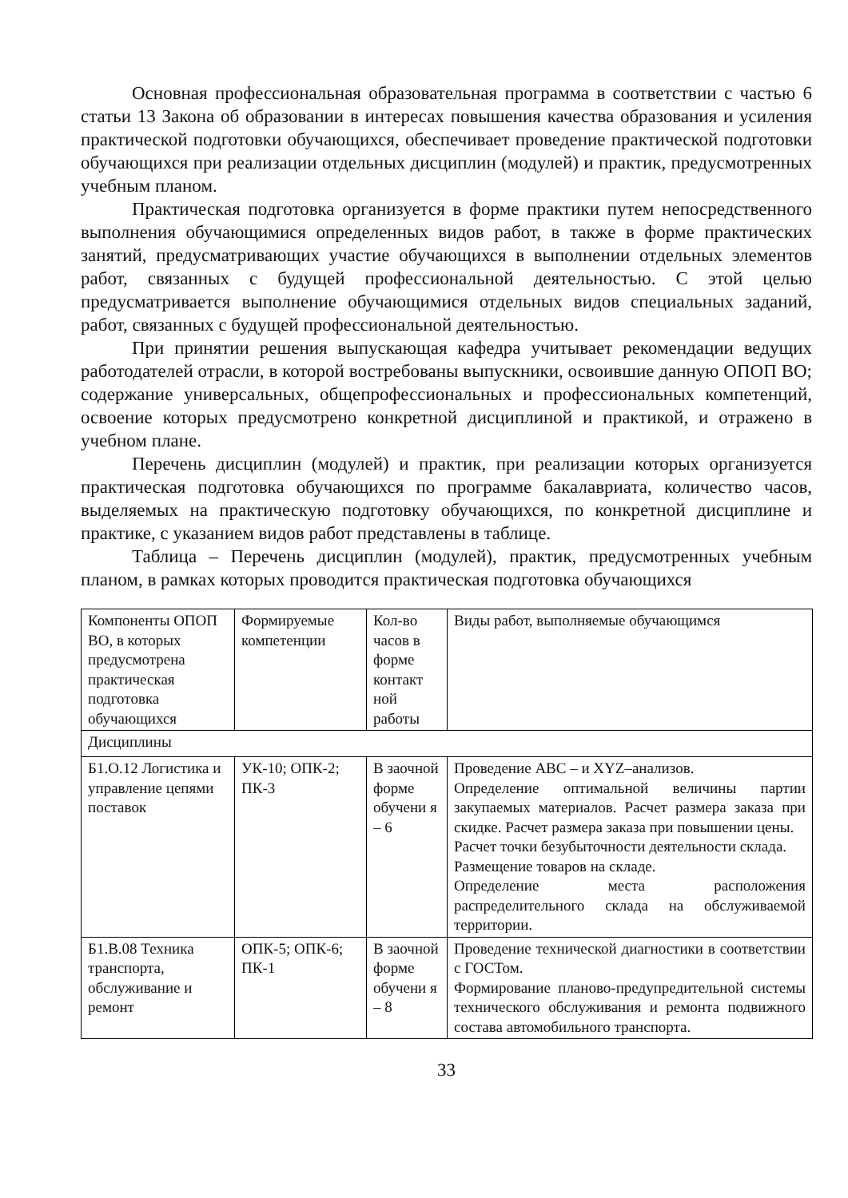Основная профессиональная образовательная программа в соответствии с частью 6 статьи 13 Закона об образовании в интересах повышения качества образования и усиления практической подготовки обучающихся, обеспечивает проведение практической подготовки обучающихся при реализации отдельных дисциплин (модулей) и практик, предусмотренных учебным планом.
Практическая подготовка организуется в форме практики путем непосредственного выполнения обучающимися определенных видов работ, в также в форме практических занятий, предусматривающих участие обучающихся в выполнении отдельных элементов работ, связанных с будущей профессиональной деятельностью. С этой целью предусматривается выполнение обучающимися отдельных видов специальных заданий, работ, связанных с будущей профессиональной деятельностью.
При принятии решения выпускающая кафедра учитывает рекомендации ведущих работодателей отрасли, в которой востребованы выпускники, освоившие данную ОПОП ВО; содержание универсальных, общепрофессиональных и профессиональных компетенций, освоение которых предусмотрено конкретной дисциплиной и практикой, и отражено в учебном плане.
Перечень дисциплин (модулей) и практик, при реализации которых организуется практическая подготовка обучающихся по программе бакалавриата, количество часов, выделяемых на практическую подготовку обучающихся, по конкретной дисциплине и практике, с указанием видов работ представлены в таблице.
Таблица – Перечень дисциплин (модулей), практик, предусмотренных учебным планом, в рамках которых проводится практическая подготовка обучающихся
| Компоненты ОПОП ВО, в которых предусмотрена практическая подготовка обучающихся | Формируемые компетенции | Кол-во часов в форме контакт ной работы | Виды работ, выполняемые обучающимся |
| Дисциплины | | | |
| Б1.О.12 Логистика и управление цепями поставок | УК-10; ОПК-2; ПК-3 | В заочной форме обучени я – 6 | Проведение ABC – и XYZ–анализов. Определение оптимальной величины партии закупаемых материалов. Расчет размера заказа при скидке. Расчет размера заказа при повышении цены. Расчет точки безубыточности деятельности склада. Размещение товаров на складе. Определение места расположения распределительного склада на обслуживаемой территории. |
| Б1.В.08 Техника транспорта, обслуживание и ремонт | ОПК-5; ОПК-6; ПК-1 | В заочной форме обучени я – 8 | Проведение технической диагностики в соответствии с ГОСТом. Формирование планово-предупредительной системы технического обслуживания и ремонта подвижного состава автомобильного транспорта. |
33